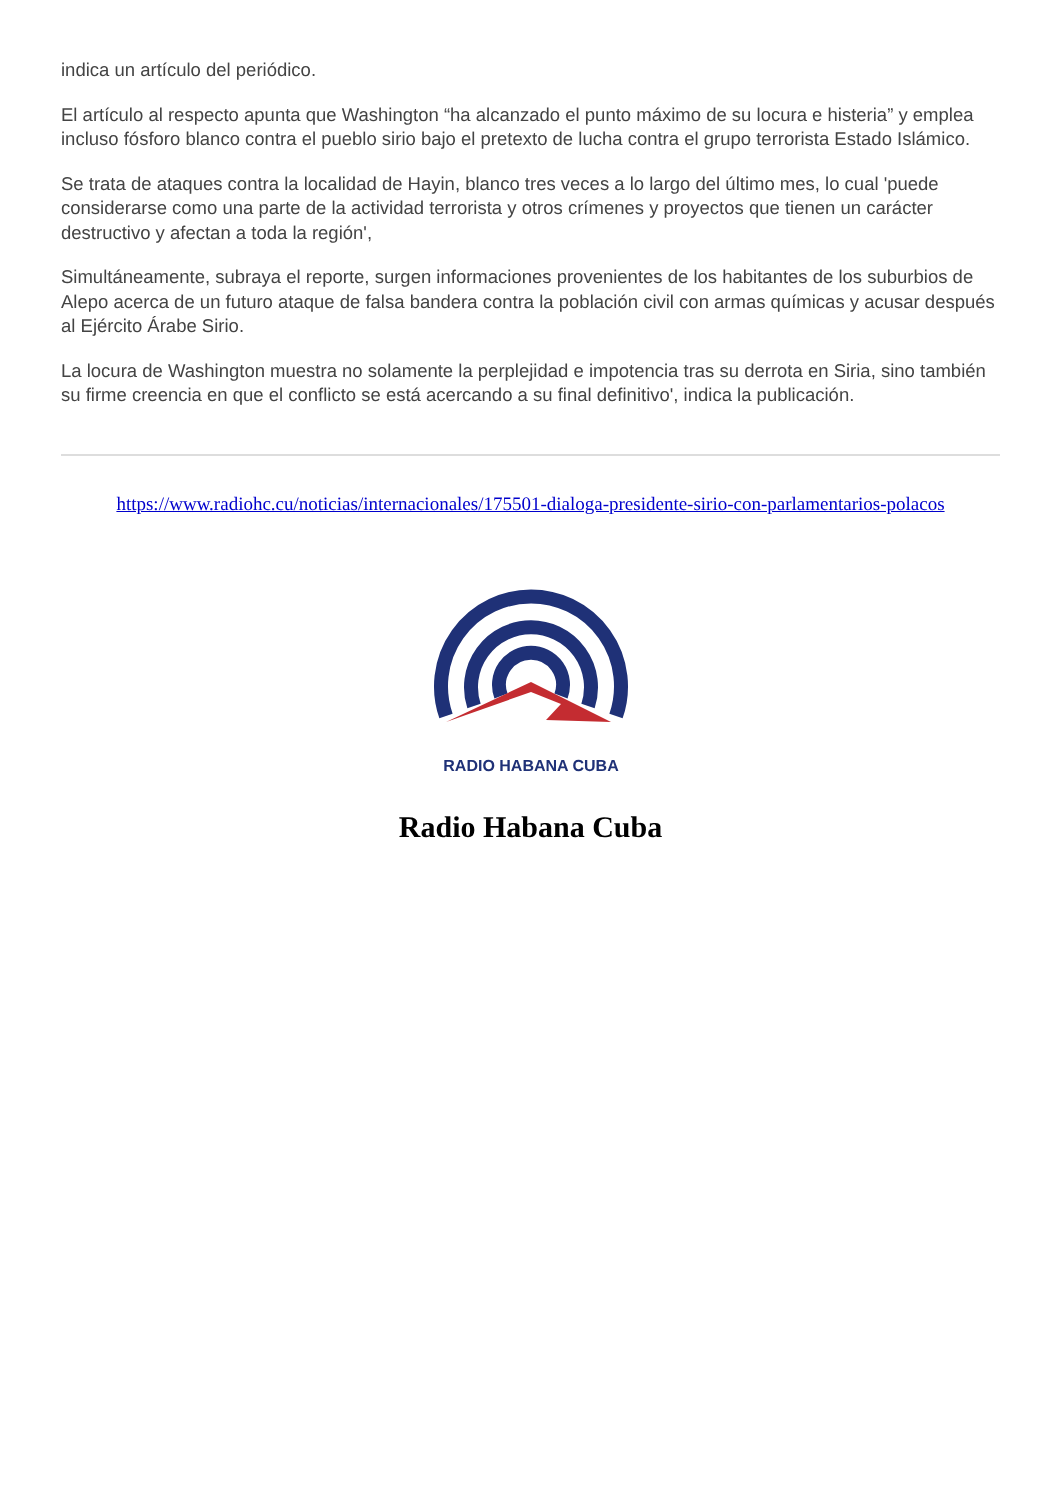indica un artículo del periódico.
El artículo al respecto apunta que Washington “ha alcanzado el punto máximo de su locura e histeria” y emplea incluso fósforo blanco contra el pueblo sirio bajo el pretexto de lucha contra el grupo terrorista Estado Islámico.
Se trata de ataques contra la localidad de Hayin, blanco tres veces a lo largo del último mes, lo cual 'puede considerarse como una parte de la actividad terrorista y otros crímenes y proyectos que tienen un carácter destructivo y afectan a toda la región',
Simultáneamente, subraya el reporte, surgen informaciones provenientes de los habitantes de los suburbios de Alepo acerca de un futuro ataque de falsa bandera contra la población civil con armas químicas y acusar después al Ejército Árabe Sirio.
La locura de Washington muestra no solamente la perplejidad e impotencia tras su derrota en Siria, sino también su firme creencia en que el conflicto se está acercando a su final definitivo', indica la publicación.
https://www.radiohc.cu/noticias/internacionales/175501-dialoga-presidente-sirio-con-parlamentarios-polacos
RADIO HABANA CUBA
Radio Habana Cuba